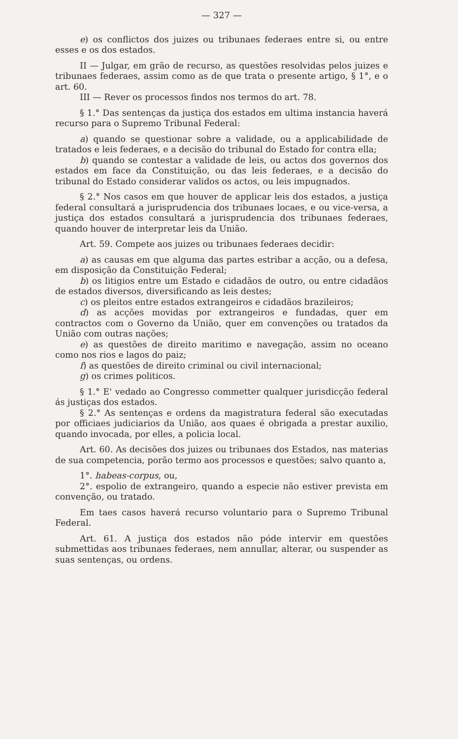— 327 —
e) os conflictos dos juizes ou tribunaes federaes entre si, ou entre esses e os dos estados.
II — Julgar, em grão de recurso, as questões resolvidas pelos juizes e tribunaes federaes, assim como as de que trata o presente artigo, § 1°, e o art. 60.
III — Rever os processos findos nos termos do art. 78.
§ 1.° Das sentenças da justiça dos estados em ultima instancia haverá recurso para o Supremo Tribunal Federal:
a) quando se questionar sobre a validade, ou a applicabilidade de tratados e leis federaes, e a decisão do tribunal do Estado for contra ella;
b) quando se contestar a validade de leis, ou actos dos governos dos estados em face da Constituição, ou das leis federaes, e a decisão do tribunal do Estado considerar validos os actos, ou leis impugnados.
§ 2.° Nos casos em que houver de applicar leis dos estados, a justiça federal consultará a jurisprudencia dos tribunaes locaes, e ou vice-versa, a justiça dos estados consultará a jurisprudencia dos tribunaes federaes, quando houver de interpretar leis da União.
Art. 59. Compete aos juizes ou tribunaes federaes decidir:
a) as causas em que alguma das partes estribar a acção, ou a defesa, em disposição da Constituição Federal;
b) os litigios entre um Estado e cidadãos de outro, ou entre cidadãos de estados diversos, diversificando as leis destes;
c) os pleitos entre estados extrangeiros e cidadãos brazileiros;
d) as acções movidas por extrangeiros e fundadas, quer em contractos com o Governo da União, quer em convenções ou tratados da União com outras nações;
e) as questões de direito maritimo e navegação, assim no oceano como nos rios e lagos do paiz;
f) as questões de direito criminal ou civil internacional;
g) os crimes politicos.
§ 1.° E' vedado ao Congresso commetter qualquer jurisdicção federal ás justiças dos estados.
§ 2.° As sentenças e ordens da magistratura federal são executadas por officiaes judiciarios da União, aos quaes é obrigada a prestar auxilio, quando invocada, por elles, a policia local.
Art. 60. As decisões dos juizes ou tribunaes dos Estados, nas materias de sua competencia, porão termo aos processos e questões; salvo quanto a,
1°. habeas-corpus, ou,
2°. espolio de extrangeiro, quando a especie não estiver prevista em convenção, ou tratado.
Em taes casos haverá recurso voluntario para o Supremo Tribunal Federal.
Art. 61. A justiça dos estados não póde intervir em questões submettidas aos tribunaes federaes, nem annullar, alterar, ou suspender as suas sentenças, ou ordens.